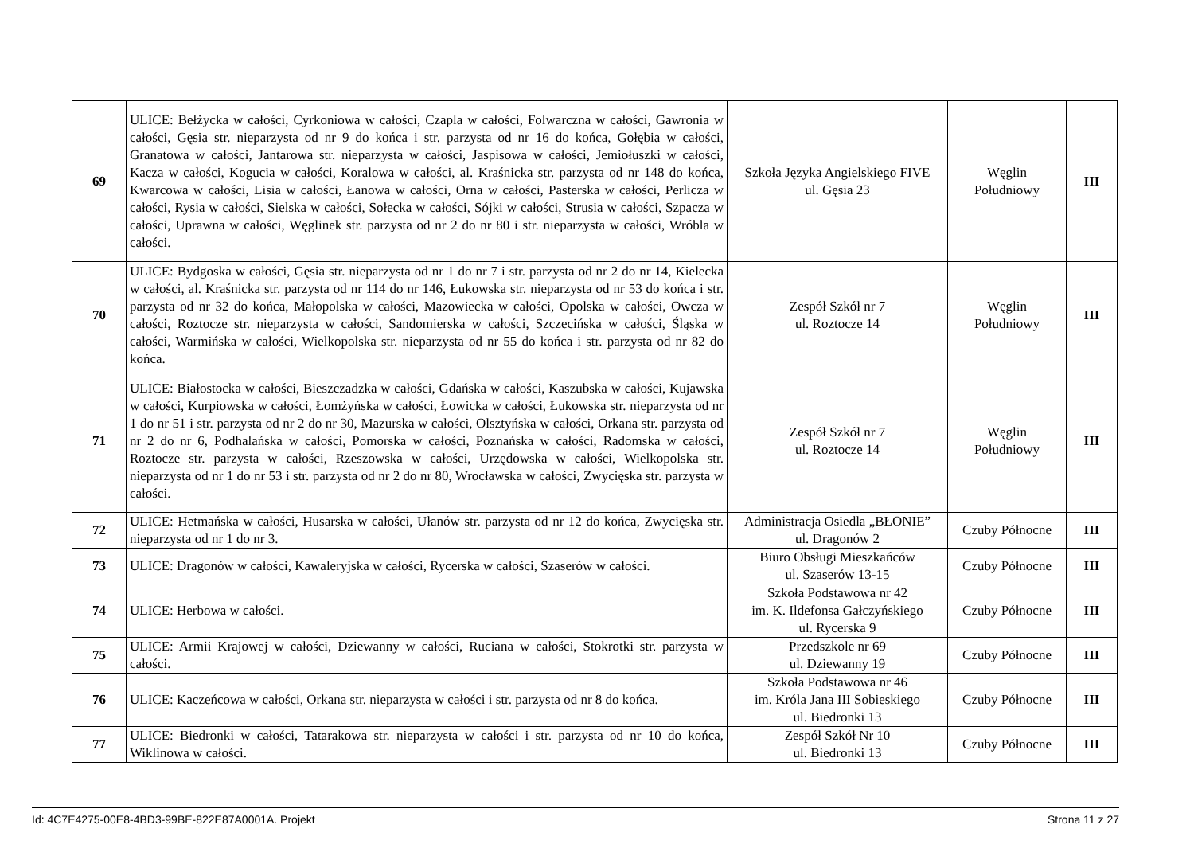| 69 | ULICE: Bełżycka w całości, Cyrkoniowa w całości, Czapla w całości, Folwarczna w całości, Gawronia w całości, Gęsia str. nieparzysta od nr 9 do końca i str. parzysta od nr 16 do końca, Gołębia w całości, Granatowa w całości, Jantarowa str. nieparzysta w całości, Jaspisowa w całości, Jemiołuszki w całości, Kacza w całości, Kogucia w całości, Koralowa w całości, al. Kraśnicka str. parzysta od nr 148 do końca, Kwarcowa w całości, Lisia w całości, Łanowa w całości, Orna w całości, Pasterska w całości, Perlicza w całości, Rysia w całości, Sielska w całości, Sołecka w całości, Sójki w całości, Strusia w całości, Szpacza w całości, Uprawna w całości, Węglinek str. parzysta od nr 2 do nr 80 i str. nieparzysta w całości, Wróbla w całości. | Szkoła Języka Angielskiego FIVE ul. Gęsia 23 | Węglin Południowy | III |
| 70 | ULICE: Bydgoska w całości, Gęsia str. nieparzysta od nr 1 do nr 7 i str. parzysta od nr 2 do nr 14, Kielecka w całości, al. Kraśnicka str. parzysta od nr 114 do nr 146, Łukowska str. nieparzysta od nr 53 do końca i str. parzysta od nr 32 do końca, Małopolska w całości, Mazowiecka w całości, Opolska w całości, Owcza w całości, Roztocze str. nieparzysta w całości, Sandomierska w całości, Szczecińska w całości, Śląska w całości, Warmińska w całości, Wielkopolska str. nieparzysta od nr 55 do końca i str. parzysta od nr 82 do końca. | Zespół Szkół nr 7 ul. Roztocze 14 | Węglin Południowy | III |
| 71 | ULICE: Białostocka w całości, Bieszczadzka w całości, Gdańska w całości, Kaszubska w całości, Kujawska w całości, Kurpiowska w całości, Łomżyńska w całości, Łowicka w całości, Łukowska str. nieparzysta od nr 1 do nr 51 i str. parzysta od nr 2 do nr 30, Mazurska w całości, Olsztyńska w całości, Orkana str. parzysta od nr 2 do nr 6, Podhalańska w całości, Pomorska w całości, Poznańska w całości, Radomska w całości, Roztocze str. parzysta w całości, Rzeszowska w całości, Urzędowska w całości, Wielkopolska str. nieparzysta od nr 1 do nr 53 i str. parzysta od nr 2 do nr 80, Wrocławska w całości, Zwycięska str. parzysta w całości. | Zespół Szkół nr 7 ul. Roztocze 14 | Węglin Południowy | III |
| 72 | ULICE: Hetmańska w całości, Husarska w całości, Ułanów str. parzysta od nr 12 do końca, Zwycięska str. nieparzysta od nr 1 do nr 3. | Administracja Osiedla „BŁONIE” ul. Dragonów 2 | Czuby Północne | III |
| 73 | ULICE: Dragonów w całości, Kawaleryjska w całości, Rycerska w całości, Szaserów w całości. | Biuro Obsługi Mieszkańców ul. Szaserów 13-15 | Czuby Północne | III |
| 74 | ULICE: Herbowa w całości. | Szkoła Podstawowa nr 42 im. K. Ildefonsa Gałczyńskiego ul. Rycerska 9 | Czuby Północne | III |
| 75 | ULICE: Armii Krajowej w całości, Dziewanny w całości, Ruciana w całości, Stokrotki str. parzysta w całości. | Przedszkole nr 69 ul. Dziewanny 19 | Czuby Północne | III |
| 76 | ULICE: Kaczeńcowa w całości, Orkana str. nieparzysta w całości i str. parzysta od nr 8 do końca. | Szkoła Podstawowa nr 46 im. Króla Jana III Sobieskiego ul. Biedronki 13 | Czuby Północne | III |
| 77 | ULICE: Biedronki w całości, Tatarakowa str. nieparzysta w całości i str. parzysta od nr 10 do końca, Wiklinowa w całości. | Zespół Szkół Nr 10 ul. Biedronki 13 | Czuby Północne | III |
Id: 4C7E4275-00E8-4BD3-99BE-822E87A0001A. Projekt Strona 11 z 27